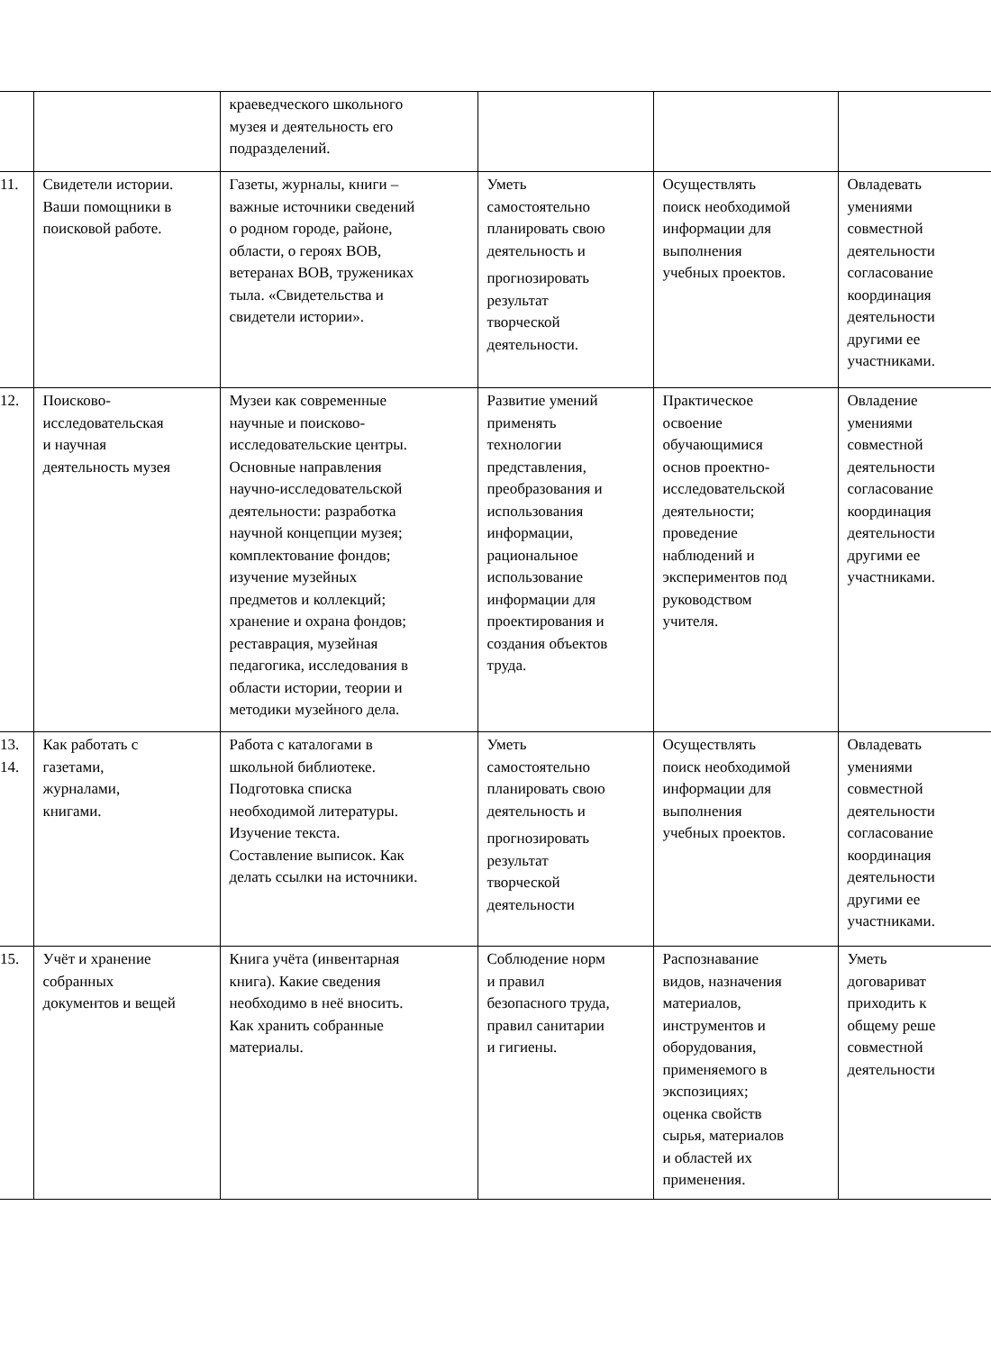| | | краеведческого школьного музея и деятельность его подразделений. | | | |
| 11. | Свидетели истории. Ваши помощники в поисковой работе. | Газеты, журналы, книги – важные источники сведений о родном городе, районе, области, о героях ВОВ, ветеранах ВОВ, тружениках тыла. «Свидетельства и свидетели истории». | Уметь самостоятельно планировать свою деятельность и прогнозировать результат творческой деятельности. | Осуществлять поиск необходимой информации для выполнения учебных проектов. | Овладевать умениями совместной деятельности согласование координация деятельности другими ее участниками. |
| 12. | Поисково- исследовательская и научная деятельность музея | Музеи как современные научные и поисково- исследовательские центры. Основные направления научно-исследовательской деятельности: разработка научной концепции музея; комплектование фондов; изучение музейных предметов и коллекций; хранение и охрана фондов; реставрация, музейная педагогика, исследования в области истории, теории и методики музейного дела. | Развитие умений применять технологии представления, преобразования и использования информации, рациональное использование информации для проектирования и создания объектов труда. | Практическое освоение обучающимися основ проектно- исследовательской деятельности; проведение наблюдений и экспериментов под руководством учителя. | Овладение умениями совместной деятельности согласование координация деятельности другими ее участниками. |
| 13. 14. | Как работать с газетами, журналами, книгами. | Работа с каталогами в школьной библиотеке. Подготовка списка необходимой литературы. Изучение текста. Составление выписок. Как делать ссылки на источники. | Уметь самостоятельно планировать свою деятельность и прогнозировать результат творческой деятельности | Осуществлять поиск необходимой информации для выполнения учебных проектов. | Овладевать умениями совместной деятельности согласование координация деятельности другими ее участниками. |
| 15. | Учёт и хранение собранных документов и вещей | Книга учёта (инвентарная книга). Какие сведения необходимо в неё вносить. Как хранить собранные материалы. | Соблюдение норм и правил безопасного труда, правил санитарии и гигиены. | Распознавание видов, назначения материалов, инструментов и оборудования, применяемого в экспозициях; оценка свойств сырья, материалов и областей их применения. | Уметь договариват приходить к общему реше совместной деятельности |